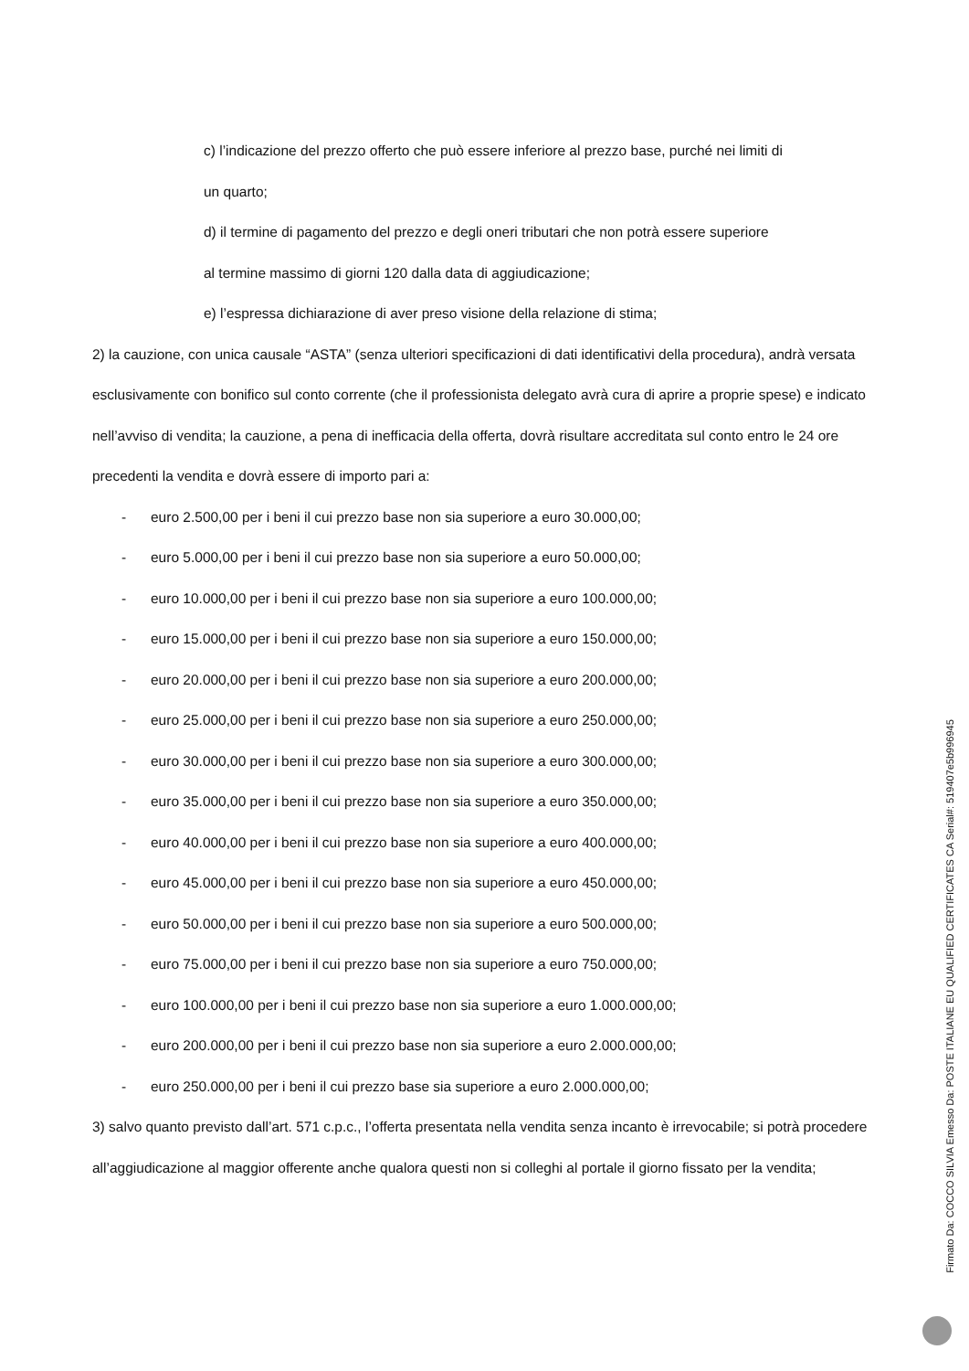c) l’indicazione del prezzo offerto che può essere inferiore al prezzo base, purché nei limiti di
un quarto;
d) il termine di pagamento del prezzo e degli oneri tributari che non potrà essere superiore
al termine massimo di giorni 120 dalla data di aggiudicazione;
e) l’espressa dichiarazione di aver preso visione della relazione di stima;
2) la cauzione, con unica causale “ASTA” (senza ulteriori specificazioni di dati identificativi della procedura), andrà versata esclusivamente con bonifico sul conto corrente (che il professionista delegato avrà cura di aprire a proprie spese) e indicato nell’avviso di vendita; la cauzione, a pena di inefficacia della offerta, dovrà risultare accreditata sul conto entro le 24 ore precedenti la vendita e dovrà essere di importo pari a:
- euro 2.500,00 per i beni il cui prezzo base non sia superiore a euro 30.000,00;
- euro 5.000,00 per i beni il cui prezzo base non sia superiore a euro 50.000,00;
- euro 10.000,00 per i beni il cui prezzo base non sia superiore a euro 100.000,00;
- euro 15.000,00 per i beni il cui prezzo base non sia superiore a euro 150.000,00;
- euro 20.000,00 per i beni il cui prezzo base non sia superiore a euro 200.000,00;
- euro 25.000,00 per i beni il cui prezzo base non sia superiore a euro 250.000,00;
- euro 30.000,00 per i beni il cui prezzo base non sia superiore a euro 300.000,00;
- euro 35.000,00 per i beni il cui prezzo base non sia superiore a euro 350.000,00;
- euro 40.000,00 per i beni il cui prezzo base non sia superiore a euro 400.000,00;
- euro 45.000,00 per i beni il cui prezzo base non sia superiore a euro 450.000,00;
- euro 50.000,00 per i beni il cui prezzo base non sia superiore a euro 500.000,00;
- euro 75.000,00 per i beni il cui prezzo base non sia superiore a euro 750.000,00;
- euro 100.000,00 per i beni il cui prezzo base non sia superiore a euro 1.000.000,00;
- euro 200.000,00 per i beni il cui prezzo base non sia superiore a euro 2.000.000,00;
- euro 250.000,00 per i beni il cui prezzo base sia superiore a euro 2.000.000,00;
3) salvo quanto previsto dall’art. 571 c.p.c., l’offerta presentata nella vendita senza incanto è irrevocabile; si potrà procedere all’aggiudicazione al maggior offerente anche qualora questi non si colleghi al portale il giorno fissato per la vendita;
Firmato Da: COCCO SILVIA Emesso Da: POSTE ITALIANE EU QUALIFIED CERTIFICATES CA Serial#: 519407e5b996945